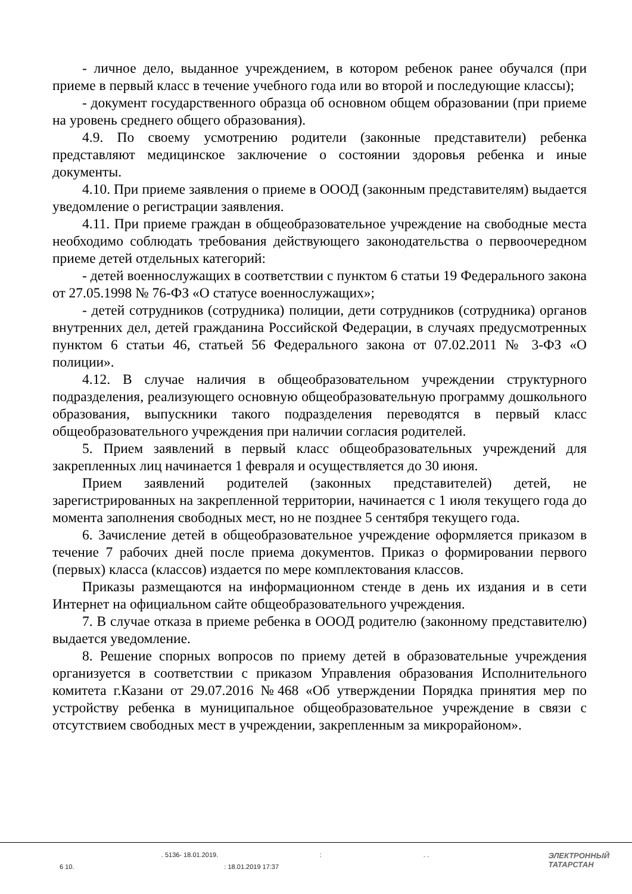- личное дело, выданное учреждением, в котором ребенок ранее обучался (при приеме в первый класс в течение учебного года или во второй и последующие классы);
- документ государственного образца об основном общем образовании (при приеме на уровень среднего общего образования).
4.9. По своему усмотрению родители (законные представители) ребенка представляют медицинское заключение о состоянии здоровья ребенка и иные документы.
4.10. При приеме заявления о приеме в ОООД (законным представителям) выдается уведомление о регистрации заявления.
4.11. При приеме граждан в общеобразовательное учреждение на свободные места необходимо соблюдать требования действующего законодательства о первоочередном приеме детей отдельных категорий:
- детей военнослужащих в соответствии с пунктом 6 статьи 19 Федерального закона от 27.05.1998 № 76-ФЗ «О статусе военнослужащих»;
- детей сотрудников (сотрудника) полиции, дети сотрудников (сотрудника) органов внутренних дел, детей гражданина Российской Федерации, в случаях предусмотренных пунктом 6 статьи 46, статьей 56 Федерального закона от 07.02.2011 № 3-ФЗ «О полиции».
4.12. В случае наличия в общеобразовательном учреждении структурного подразделения, реализующего основную общеобразовательную программу дошкольного образования, выпускники такого подразделения переводятся в первый класс общеобразовательного учреждения при наличии согласия родителей.
5. Прием заявлений в первый класс общеобразовательных учреждений для закрепленных лиц начинается 1 февраля и осуществляется до 30 июня.
Прием заявлений родителей (законных представителей) детей, не зарегистрированных на закрепленной территории, начинается с 1 июля текущего года до момента заполнения свободных мест, но не позднее 5 сентября текущего года.
6. Зачисление детей в общеобразовательное учреждение оформляется приказом в течение 7 рабочих дней после приема документов. Приказ о формировании первого (первых) класса (классов) издается по мере комплектования классов.
Приказы размещаются на информационном стенде в день их издания и в сети Интернет на официальном сайте общеобразовательного учреждения.
7. В случае отказа в приеме ребенка в ОООД родителю (законному представителю) выдается уведомление.
8. Решение спорных вопросов по приему детей в образовательные учреждения организуется в соответствии с приказом Управления образования Исполнительного комитета г.Казани от 29.07.2016 №468 «Об утверждении Порядка принятия мер по устройству ребенка в муниципальное общеобразовательное учреждение в связи с отсутствием свободных мест в учреждении, закрепленным за микрорайоном».
. 5136- 18.01.2019.:. .
6 10.: 18.01.2019 17:37
ЭЛЕКТРОННЫЙ
ТАТАРСТАН